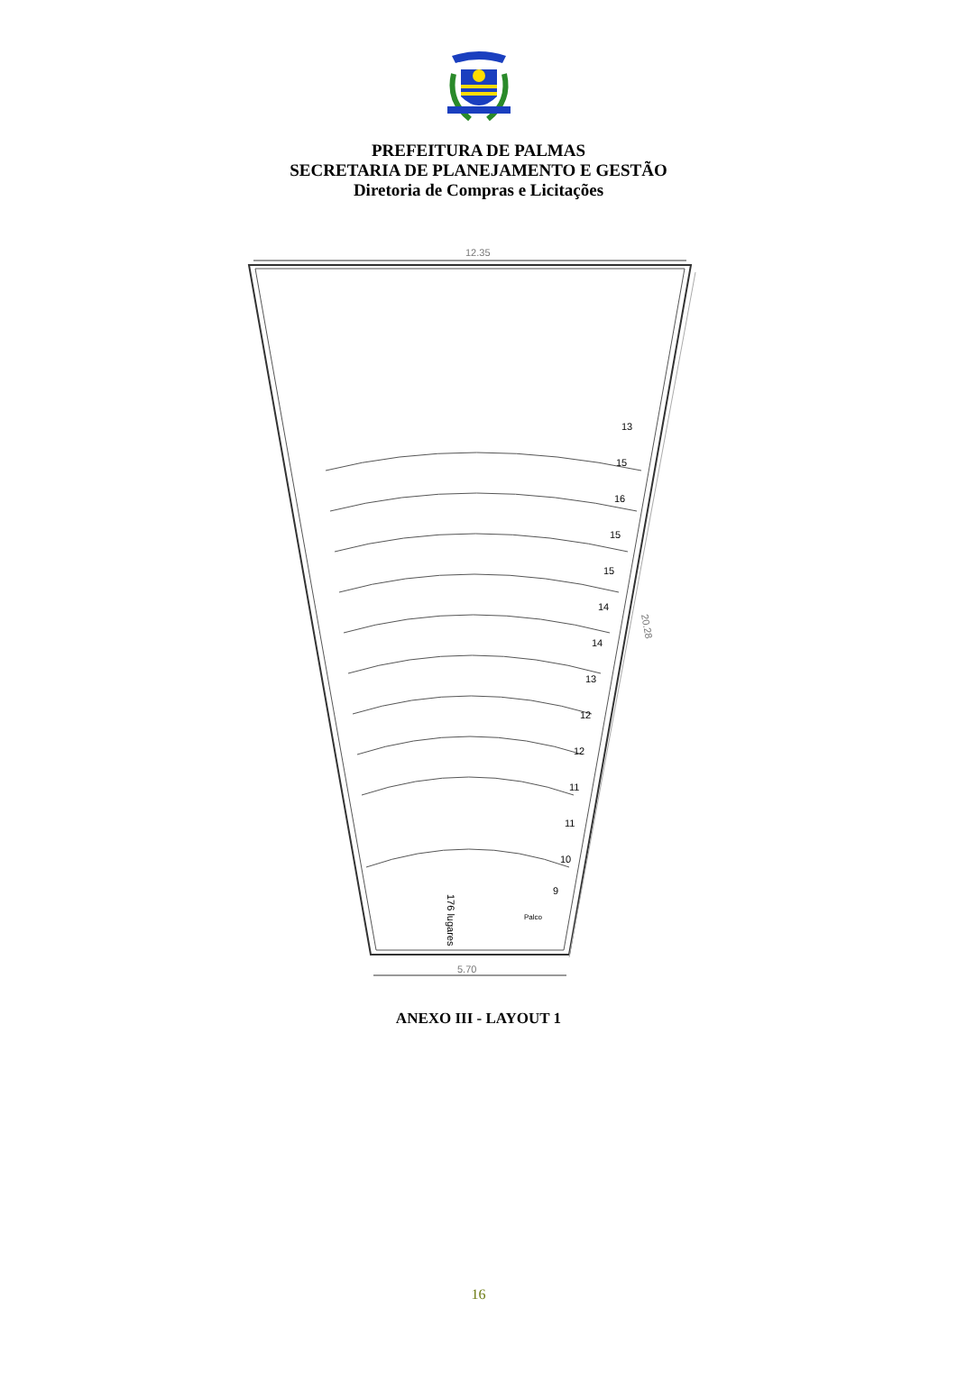PREFEITURA DE PALMAS
SECRETARIA DE PLANEJAMENTO E GESTÃO
Diretoria de Compras e Licitações
12.35
20.28
5.70
13
15
16
15
15
14
14
13
12
12
11
11
10
9
176 lugares
Palco
ANEXO III - LAYOUT 1
16